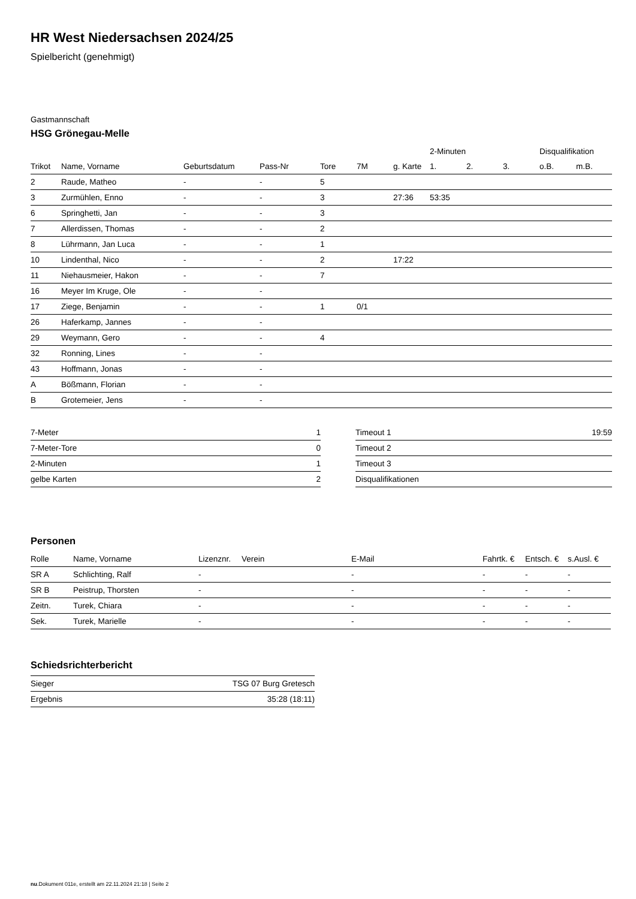HR West Niedersachsen 2024/25
Spielbericht (genehmigt)
Gastmannschaft
HSG Grönegau-Melle
| | | | | | | | 2-Minuten | | | Disqualifikation | |
| --- | --- | --- | --- | --- | --- | --- | --- | --- | --- | --- | --- |
| Trikot | Name, Vorname | Geburtsdatum | Pass-Nr | Tore | 7M | g. Karte | 1. | 2. | 3. | o.B. | m.B. |
| 2 | Raude, Matheo | - | - | 5 | | | | | | | |
| 3 | Zurmühlen, Enno | - | - | 3 | | 27:36 | 53:35 | | | | |
| 6 | Springhetti, Jan | - | - | 3 | | | | | | | |
| 7 | Allerdissen, Thomas | - | - | 2 | | | | | | | |
| 8 | Lührmann, Jan Luca | - | - | 1 | | | | | | | |
| 10 | Lindenthal, Nico | - | - | 2 | | 17:22 | | | | | |
| 11 | Niehausmeier, Hakon | - | - | 7 | | | | | | | |
| 16 | Meyer Im Kruge, Ole | - | - | | | | | | | | |
| 17 | Ziege, Benjamin | - | - | 1 | 0/1 | | | | | | |
| 26 | Haferkamp, Jannes | - | - | | | | | | | | |
| 29 | Weymann, Gero | - | - | 4 | | | | | | | |
| 32 | Ronning, Lines | - | - | | | | | | | | |
| 43 | Hoffmann, Jonas | - | - | | | | | | | | |
| A | Bößmann, Florian | - | - | | | | | | | | |
| B | Grotemeier, Jens | - | - | | | | | | | | |
| 7-Meter | 1 |
| 7-Meter-Tore | 0 |
| 2-Minuten | 1 |
| gelbe Karten | 2 |
| Timeout 1 | 19:59 |
| Timeout 2 | |
| Timeout 3 | |
| Disqualifikationen | |
Personen
| Rolle | Name, Vorname | Lizenznr. | Verein | E-Mail | Fahrtk. € | Entsch. € | s.Ausl. € |
| --- | --- | --- | --- | --- | --- | --- | --- |
| SR A | Schlichting, Ralf | - | | - | - | - | - |
| SR B | Peistrup, Thorsten | - | | - | - | - | - |
| Zeitn. | Turek, Chiara | - | | - | - | - | - |
| Sek. | Turek, Marielle | - | | - | - | - | - |
Schiedsrichterbericht
| Sieger | TSG 07 Burg Gretesch |
| Ergebnis | 35:28 (18:11) |
nu.Dokument 011e, erstellt am 22.11.2024 21:18 | Seite 2